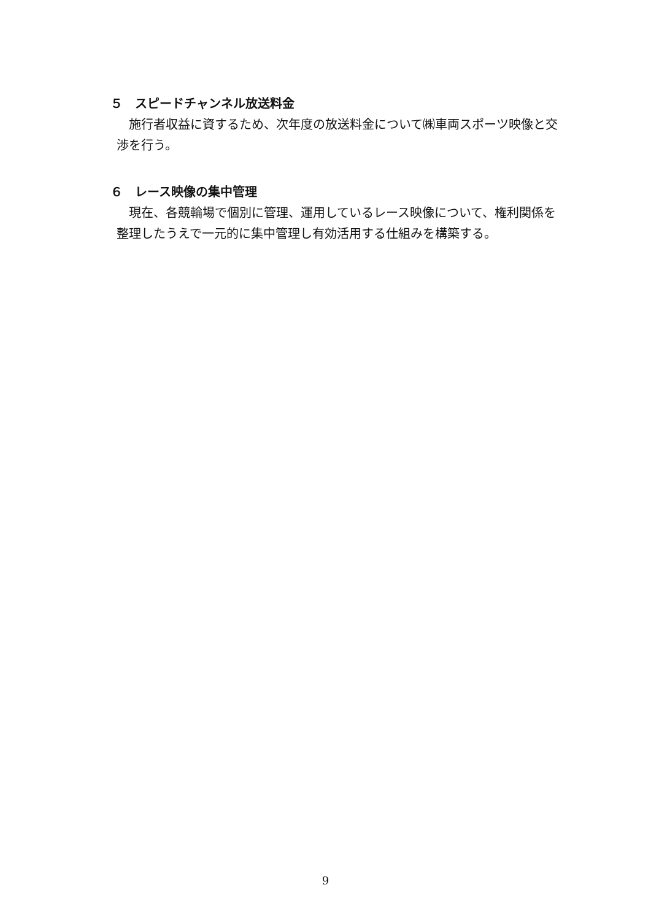５　スピードチャンネル放送料金
施行者収益に資するため、次年度の放送料金について㈱車両スポーツ映像と交渉を行う。
６　レース映像の集中管理
現在、各競輪場で個別に管理、運用しているレース映像について、権利関係を整理したうえで一元的に集中管理し有効活用する仕組みを構築する。
9